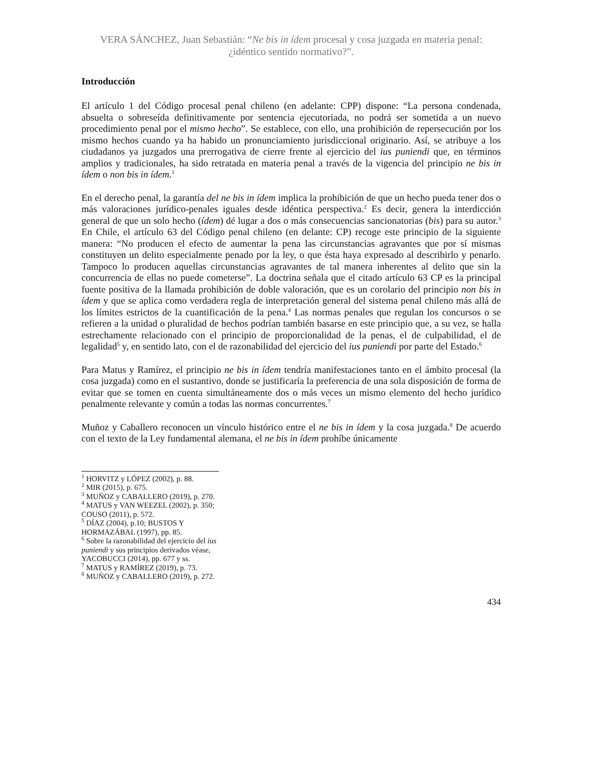VERA SÁNCHEZ, Juan Sebastián: “Ne bis in ídem procesal y cosa juzgada en materia penal: ¿idéntico sentido normativo?”.
Introducción
El artículo 1 del Código procesal penal chileno (en adelante: CPP) dispone: “La persona condenada, absuelta o sobreseída definitivamente por sentencia ejecutoriada, no podrá ser sometida a un nuevo procedimiento penal por el mismo hecho”. Se establece, con ello, una prohibición de repersecución por los mismo hechos cuando ya ha habido un pronunciamiento jurisdiccional originario. Así, se atribuye a los ciudadanos ya juzgados una prerrogativa de cierre frente al ejercicio del ius puniendi que, en términos amplios y tradicionales, ha sido retratada en materia penal a través de la vigencia del principio ne bis in ídem o non bis in ídem.<sup>1</sup>
En el derecho penal, la garantía del ne bis in ídem implica la prohibición de que un hecho pueda tener dos o más valoraciones jurídico-penales iguales desde idéntica perspectiva.<sup>2</sup> Es decir, genera la interdicción general de que un solo hecho (ídem) dé lugar a dos o más consecuencias sancionatorias (bis) para su autor.<sup>3</sup> En Chile, el artículo 63 del Código penal chileno (en delante: CP) recoge este principio de la siguiente manera: “No producen el efecto de aumentar la pena las circunstancias agravantes que por sí mismas constituyen un delito especialmente penado por la ley, o que ésta haya expresado al describirlo y penarlo. Tampoco lo producen aquellas circunstancias agravantes de tal manera inherentes al delito que sin la concurrencia de ellas no puede cometerse”. La doctrina señala que el citado artículo 63 CP es la principal fuente positiva de la llamada prohibición de doble valoración, que es un corolario del principio non bis in ídem y que se aplica como verdadera regla de interpretación general del sistema penal chileno más allá de los límites estrictos de la cuantificación de la pena.<sup>4</sup> Las normas penales que regulan los concursos o se refieren a la unidad o pluralidad de hechos podrían también basarse en este principio que, a su vez, se halla estrechamente relacionado con el principio de proporcionalidad de la penas, el de culpabilidad, el de legalidad<sup>5</sup> y, en sentido lato, con el de razonabilidad del ejercicio del ius puniendi por parte del Estado.<sup>6</sup>
Para Matus y Ramírez, el principio ne bis in ídem tendría manifestaciones tanto en el ámbito procesal (la cosa juzgada) como en el sustantivo, donde se justificaría la preferencia de una sola disposición de forma de evitar que se tomen en cuenta simultáneamente dos o más veces un mismo elemento del hecho jurídico penalmente relevante y común a todas las normas concurrentes.<sup>7</sup>
Muñoz y Caballero reconocen un vínculo histórico entre el ne bis in ídem y la cosa juzgada.<sup>8</sup> De acuerdo con el texto de la Ley fundamental alemana, el ne bis in ídem prohíbe únicamente
<sup>1</sup> HORVITZ y LÓPEZ (2002), p. 88.
<sup>2</sup> MIR (2015), p. 675.
<sup>3</sup> MUÑOZ y CABALLERO (2019), p. 270.
<sup>4</sup> MATUS y VAN WEEZEL (2002), p. 350; COUSO (2011), p. 572.
<sup>5</sup> DÍAZ (2004), p.10; BUSTOS Y HORMAZÁBAL (1997), pp. 85.
<sup>6</sup> Sobre la razonabilidad del ejercicio del ius puniendi y sus principios derivados véase, YACOBUCCI (2014), pp. 677 y ss.
<sup>7</sup> MATUS y RAMÍREZ (2019), p. 73.
<sup>8</sup> MUÑOZ y CABALLERO (2019), p. 272.
434